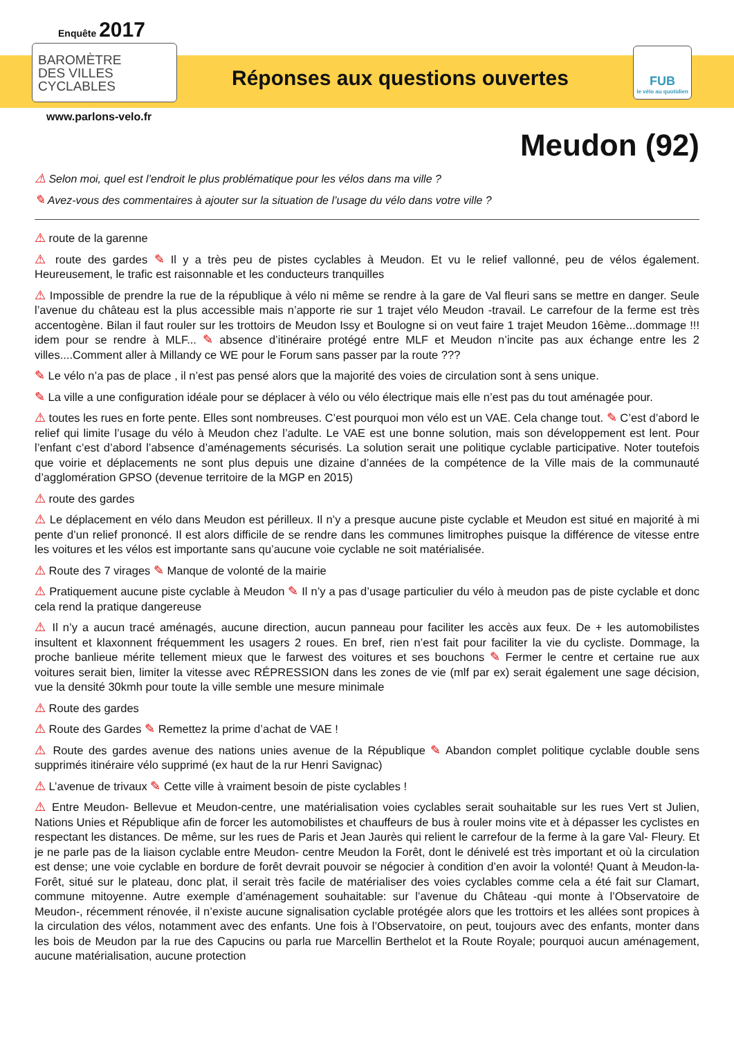Enquête 2017
BAROMÈTRE
DES VILLES
CYCLABLES
Réponses aux questions ouvertes
FUB
le vélo au quotidien
www.parlons-velo.fr
Meudon (92)
⚠ Selon moi, quel est l’endroit le plus problématique pour les vélos dans ma ville ?
✎ Avez-vous des commentaires à ajouter sur la situation de l’usage du vélo dans votre ville ?
⚠ route de la garenne
⚠ route des gardes ✎ Il y a très peu de pistes cyclables à Meudon. Et vu le relief vallonné, peu de vélos également. Heureusement, le trafic est raisonnable et les conducteurs tranquilles
⚠ Impossible de prendre la rue de la république à vélo ni même se rendre à la gare de Val fleuri sans se mettre en danger. Seule l’avenue du château est la plus accessible mais n’apporte rie sur 1 trajet vélo Meudon -travail. Le carrefour de la ferme est très accentogène. Bilan il faut rouler sur les trottoirs de Meudon Issy et Boulogne si on veut faire 1 trajet Meudon 16ème...dommage !!! idem pour se rendre à MLF... ✎ absence d’itinéraire protégé entre MLF et Meudon n’incite pas aux échange entre les 2 villes....Comment aller à Millandy ce WE pour le Forum sans passer par la route ???
✎ Le vélo n’a pas de place , il n’est pas pensé alors que la majorité des voies de circulation sont à sens unique.
✎ La ville a une configuration idéale pour se déplacer à vélo ou vélo électrique mais elle n’est pas du tout aménagée pour.
⚠ toutes les rues en forte pente. Elles sont nombreuses. C’est pourquoi mon vélo est un VAE. Cela change tout. ✎ C’est d’abord le relief qui limite l’usage du vélo à Meudon chez l’adulte. Le VAE est une bonne solution, mais son développement est lent. Pour l’enfant c’est d’abord l’absence d’aménagements sécurisés. La solution serait une politique cyclable participative. Noter toutefois que voirie et déplacements ne sont plus depuis une dizaine d’années de la compétence de la Ville mais de la communauté d’agglomération GPSO (devenue territoire de la MGP en 2015)
⚠ route des gardes
⚠ Le déplacement en vélo dans Meudon est périlleux. Il n’y a presque aucune piste cyclable et Meudon est situé en majorité à mi pente d’un relief prononcé. Il est alors difficile de se rendre dans les communes limitrophes puisque la différence de vitesse entre les voitures et les vélos est importante sans qu’aucune voie cyclable ne soit matérialisée.
⚠ Route des 7 virages ✎ Manque de volonté de la mairie
⚠ Pratiquement aucune piste cyclable à Meudon ✎ Il n’y a pas d’usage particulier du vélo à meudon pas de piste cyclable et donc cela rend la pratique dangereuse
⚠ Il n’y a aucun tracé aménagés, aucune direction, aucun panneau pour faciliter les accès aux feux. De + les automobilistes insultent et klaxonnent fréquemment les usagers 2 roues. En bref, rien n’est fait pour faciliter la vie du cycliste. Dommage, la proche banlieue mérite tellement mieux que le farwest des voitures et ses bouchons ✎ Fermer le centre et certaine rue aux voitures serait bien, limiter la vitesse avec RÉPRESSION dans les zones de vie (mlf par ex) serait également une sage décision, vue la densité 30kmh pour toute la ville semble une mesure minimale
⚠ Route des gardes
⚠ Route des Gardes ✎ Remettez la prime d’achat de VAE !
⚠ Route des gardes avenue des nations unies avenue de la République ✎ Abandon complet politique cyclable double sens supprimés itinéraire vélo supprimé (ex haut de la rur Henri Savignac)
⚠ L’avenue de trivaux ✎ Cette ville à vraiment besoin de piste cyclables !
⚠ Entre Meudon- Bellevue et Meudon-centre, une matérialisation voies cyclables serait souhaitable sur les rues Vert st Julien, Nations Unies et République afin de forcer les automobilistes et chauffeurs de bus à rouler moins vite et à dépasser les cyclistes en respectant les distances. De même, sur les rues de Paris et Jean Jaurès qui relient le carrefour de la ferme à la gare Val- Fleury. Et je ne parle pas de la liaison cyclable entre Meudon- centre Meudon la Forêt, dont le dénivelé est très important et où la circulation est dense; une voie cyclable en bordure de forêt devrait pouvoir se négocier à condition d’en avoir la volonté! Quant à Meudon-la-Forêt, situé sur le plateau, donc plat, il serait très facile de matérialiser des voies cyclables comme cela a été fait sur Clamart, commune mitoyenne. Autre exemple d’aménagement souhaitable: sur l’avenue du Château -qui monte à l’Observatoire de Meudon-, récemment rénovée, il n’existe aucune signalisation cyclable protégée alors que les trottoirs et les allées sont propices à la circulation des vélos, notamment avec des enfants. Une fois à l’Observatoire, on peut, toujours avec des enfants, monter dans les bois de Meudon par la rue des Capucins ou parla rue Marcellin Berthelot et la Route Royale; pourquoi aucun aménagement, aucune matérialisation, aucune protection